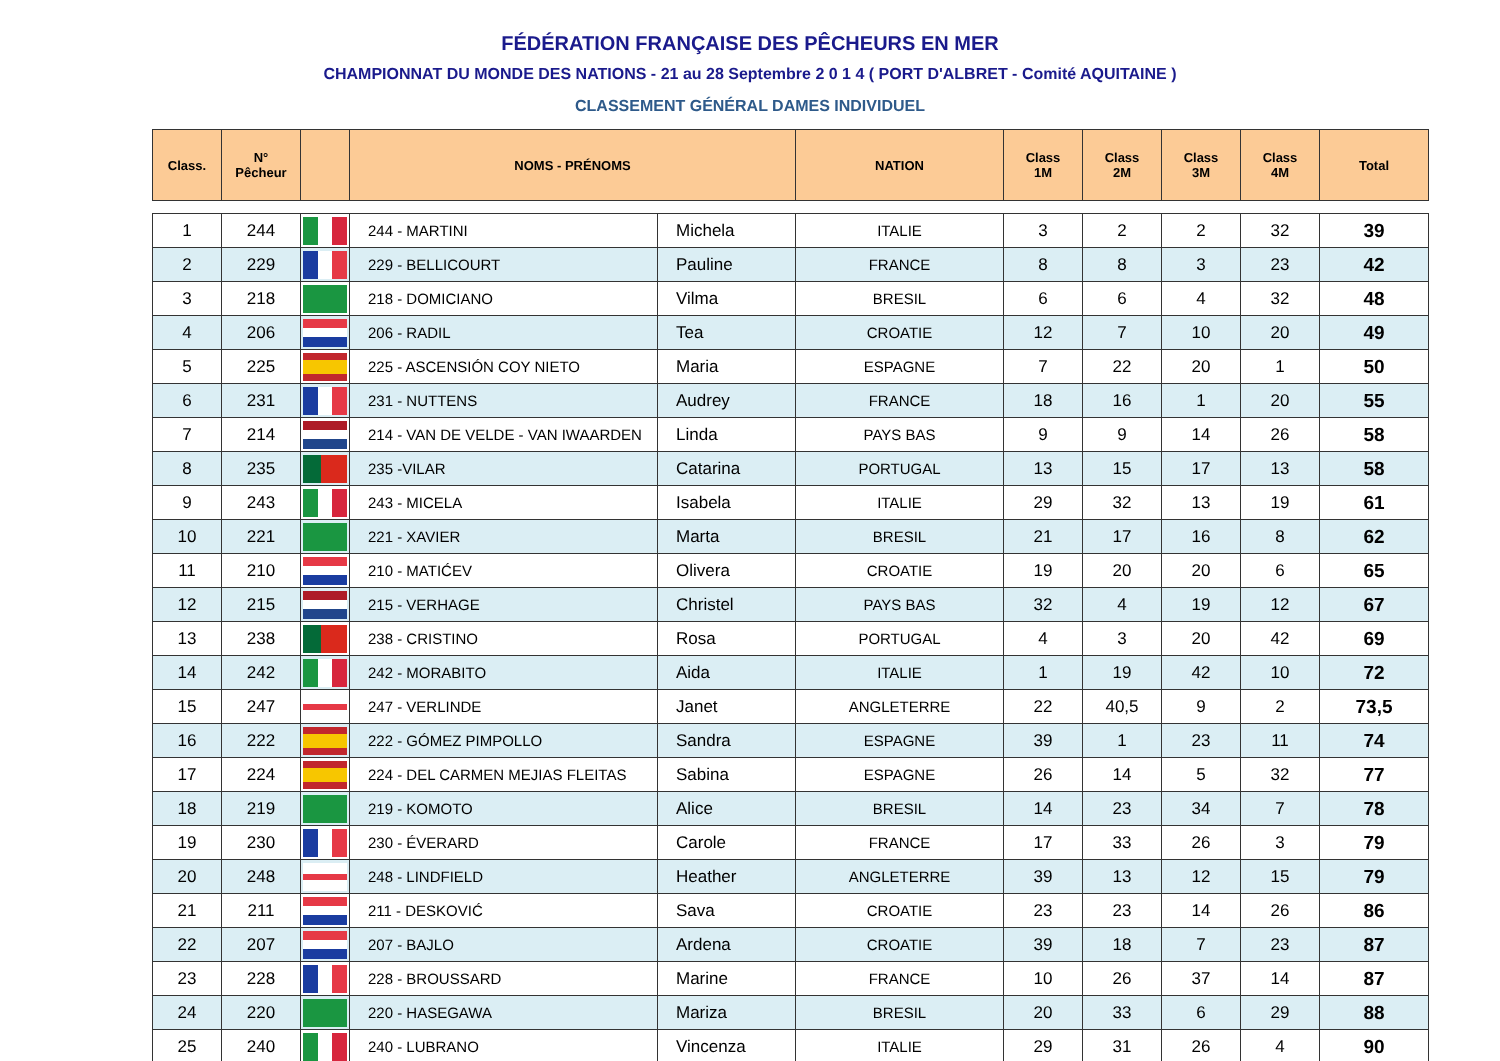FÉDÉRATION FRANÇAISE DES PÊCHEURS EN MER
CHAMPIONNAT DU MONDE DES NATIONS - 21 au 28 Septembre 2 0 1 4 ( PORT D'ALBRET - Comité AQUITAINE )
CLASSEMENT GÉNÉRAL DAMES INDIVIDUEL
| Class. | N° Pêcheur | | NOMS - PRÉNOMS | | NATION | Class 1M | Class 2M | Class 3M | Class 4M | Total |
| --- | --- | --- | --- | --- | --- | --- | --- | --- | --- | --- |
| 1 | 244 | | 244 - MARTINI | Michela | ITALIE | 3 | 2 | 2 | 32 | 39 |
| 2 | 229 | | 229 - BELLICOURT | Pauline | FRANCE | 8 | 8 | 3 | 23 | 42 |
| 3 | 218 | | 218 - DOMICIANO | Vilma | BRESIL | 6 | 6 | 4 | 32 | 48 |
| 4 | 206 | | 206 - RADIL | Tea | CROATIE | 12 | 7 | 10 | 20 | 49 |
| 5 | 225 | | 225 - ASCENSIÓN COY NIETO | Maria | ESPAGNE | 7 | 22 | 20 | 1 | 50 |
| 6 | 231 | | 231 - NUTTENS | Audrey | FRANCE | 18 | 16 | 1 | 20 | 55 |
| 7 | 214 | | 214 - VAN DE VELDE - VAN IWAARDEN | Linda | PAYS BAS | 9 | 9 | 14 | 26 | 58 |
| 8 | 235 | | 235 -VILAR | Catarina | PORTUGAL | 13 | 15 | 17 | 13 | 58 |
| 9 | 243 | | 243 - MICELA | Isabela | ITALIE | 29 | 32 | 13 | 19 | 61 |
| 10 | 221 | | 221 - XAVIER | Marta | BRESIL | 21 | 17 | 16 | 8 | 62 |
| 11 | 210 | | 210 - MATIĆEV | Olivera | CROATIE | 19 | 20 | 20 | 6 | 65 |
| 12 | 215 | | 215 - VERHAGE | Christel | PAYS BAS | 32 | 4 | 19 | 12 | 67 |
| 13 | 238 | | 238 - CRISTINO | Rosa | PORTUGAL | 4 | 3 | 20 | 42 | 69 |
| 14 | 242 | | 242 - MORABITO | Aida | ITALIE | 1 | 19 | 42 | 10 | 72 |
| 15 | 247 | | 247 - VERLINDE | Janet | ANGLETERRE | 22 | 40,5 | 9 | 2 | 73,5 |
| 16 | 222 | | 222 - GÓMEZ PIMPOLLO | Sandra | ESPAGNE | 39 | 1 | 23 | 11 | 74 |
| 17 | 224 | | 224 - DEL CARMEN MEJIAS FLEITAS | Sabina | ESPAGNE | 26 | 14 | 5 | 32 | 77 |
| 18 | 219 | | 219 - KOMOTO | Alice | BRESIL | 14 | 23 | 34 | 7 | 78 |
| 19 | 230 | | 230 - ÉVERARD | Carole | FRANCE | 17 | 33 | 26 | 3 | 79 |
| 20 | 248 | | 248 - LINDFIELD | Heather | ANGLETERRE | 39 | 13 | 12 | 15 | 79 |
| 21 | 211 | | 211 - DESKOVIĆ | Sava | CROATIE | 23 | 23 | 14 | 26 | 86 |
| 22 | 207 | | 207 - BAJLO | Ardena | CROATIE | 39 | 18 | 7 | 23 | 87 |
| 23 | 228 | | 228 - BROUSSARD | Marine | FRANCE | 10 | 26 | 37 | 14 | 87 |
| 24 | 220 | | 220 - HASEGAWA | Mariza | BRESIL | 20 | 33 | 6 | 29 | 88 |
| 25 | 240 | | 240 - LUBRANO | Vincenza | ITALIE | 29 | 31 | 26 | 4 | 90 |